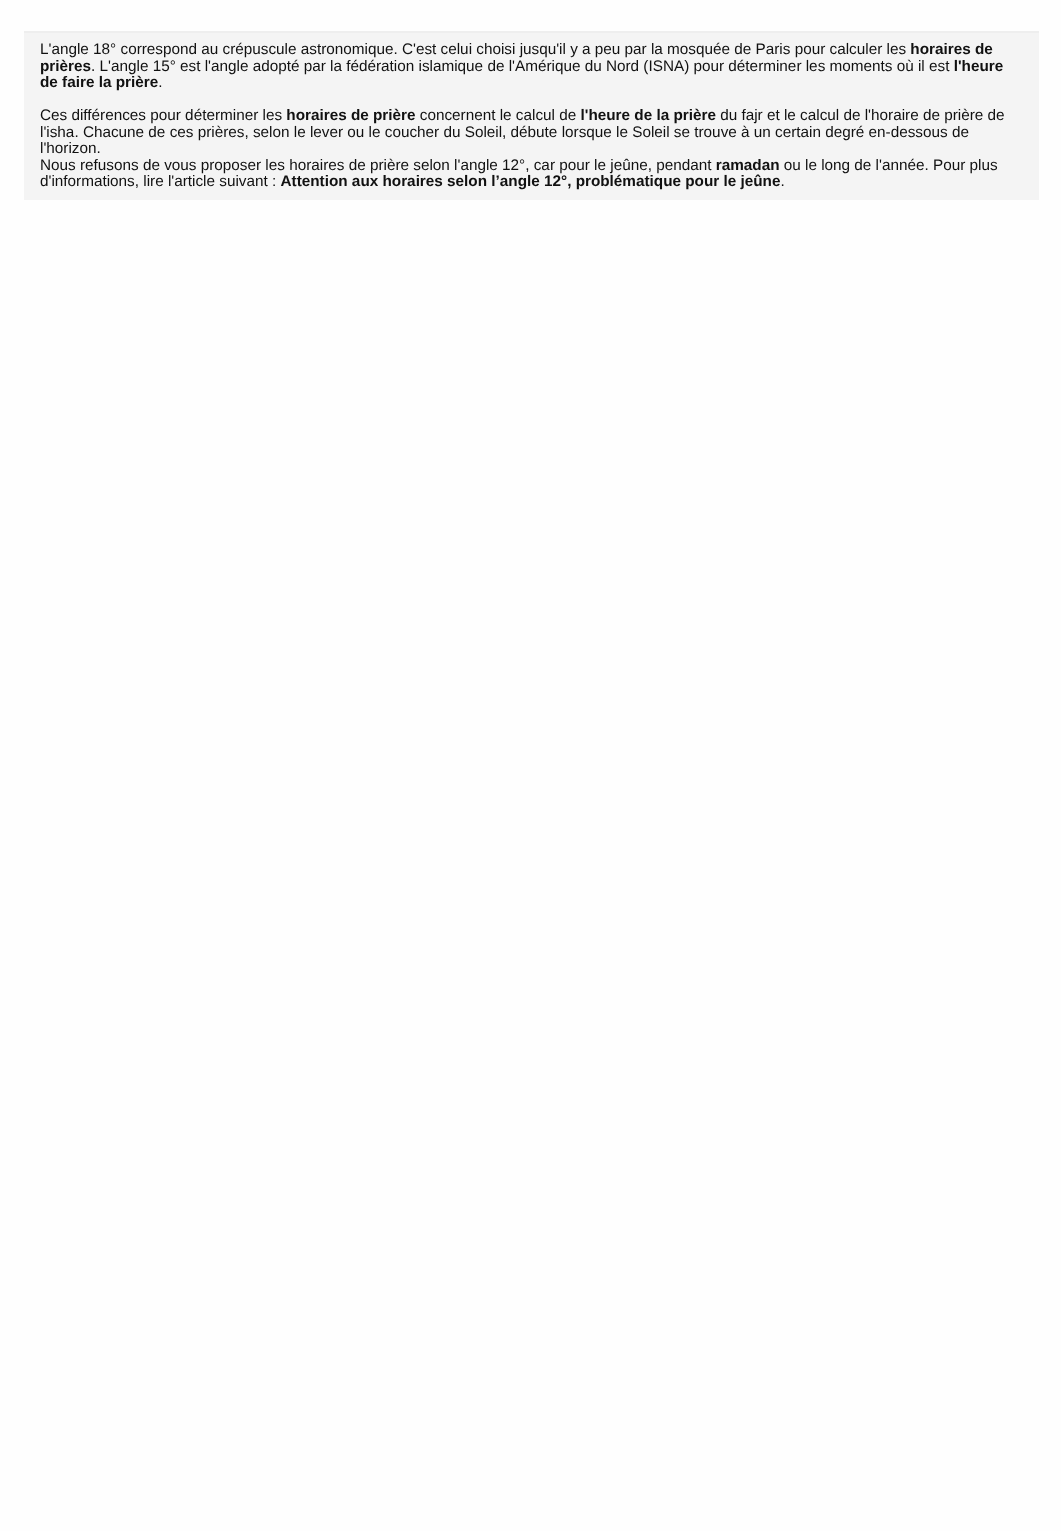L'angle 18° correspond au crépuscule astronomique. C'est celui choisi jusqu'il y a peu par la mosquée de Paris pour calculer les horaires de prières. L'angle 15° est l'angle adopté par la fédération islamique de l'Amérique du Nord (ISNA) pour déterminer les moments où il est l'heure de faire la prière.
Ces différences pour déterminer les horaires de prière concernent le calcul de l'heure de la prière du fajr et le calcul de l'horaire de prière de l'isha. Chacune de ces prières, selon le lever ou le coucher du Soleil, débute lorsque le Soleil se trouve à un certain degré en-dessous de l'horizon.
Nous refusons de vous proposer les horaires de prière selon l'angle 12°, car pour le jeûne, pendant ramadan ou le long de l'année. Pour plus d'informations, lire l'article suivant : Attention aux horaires selon l’angle 12°, problématique pour le jeûne.